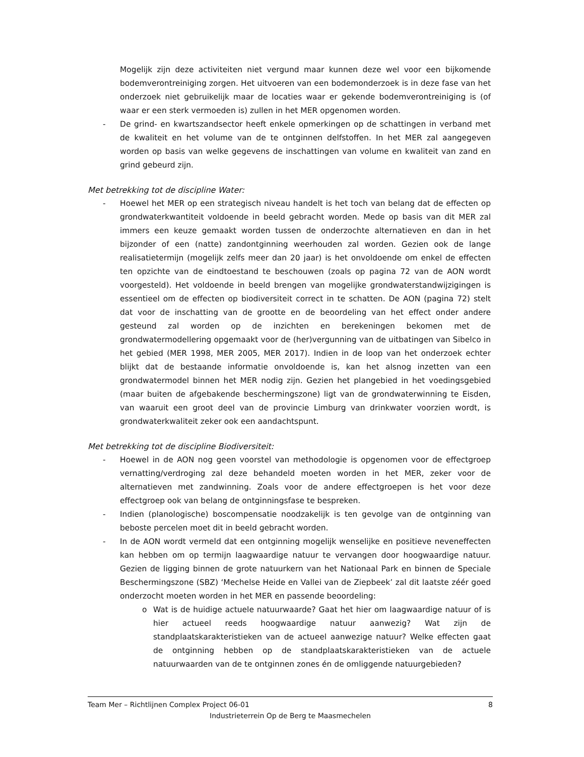Mogelijk zijn deze activiteiten niet vergund maar kunnen deze wel voor een bijkomende bodemverontreiniging zorgen. Het uitvoeren van een bodemonderzoek is in deze fase van het onderzoek niet gebruikelijk maar de locaties waar er gekende bodemverontreiniging is (of waar er een sterk vermoeden is) zullen in het MER opgenomen worden.
- De grind- en kwartszandsector heeft enkele opmerkingen op de schattingen in verband met de kwaliteit en het volume van de te ontginnen delfstoffen. In het MER zal aangegeven worden op basis van welke gegevens de inschattingen van volume en kwaliteit van zand en grind gebeurd zijn.
Met betrekking tot de discipline Water:
- Hoewel het MER op een strategisch niveau handelt is het toch van belang dat de effecten op grondwaterkwantiteit voldoende in beeld gebracht worden. Mede op basis van dit MER zal immers een keuze gemaakt worden tussen de onderzochte alternatieven en dan in het bijzonder of een (natte) zandontginning weerhouden zal worden. Gezien ook de lange realisatietermijn (mogelijk zelfs meer dan 20 jaar) is het onvoldoende om enkel de effecten ten opzichte van de eindtoestand te beschouwen (zoals op pagina 72 van de AON wordt voorgesteld). Het voldoende in beeld brengen van mogelijke grondwaterstandwijzigingen is essentieel om de effecten op biodiversiteit correct in te schatten. De AON (pagina 72) stelt dat voor de inschatting van de grootte en de beoordeling van het effect onder andere gesteund zal worden op de inzichten en berekeningen bekomen met de grondwatermodellering opgemaakt voor de (her)vergunning van de uitbatingen van Sibelco in het gebied (MER 1998, MER 2005, MER 2017). Indien in de loop van het onderzoek echter blijkt dat de bestaande informatie onvoldoende is, kan het alsnog inzetten van een grondwatermodel binnen het MER nodig zijn. Gezien het plangebied in het voedingsgebied (maar buiten de afgebakende beschermingszone) ligt van de grondwaterwinning te Eisden, van waaruit een groot deel van de provincie Limburg van drinkwater voorzien wordt, is grondwaterkwaliteit zeker ook een aandachtspunt.
Met betrekking tot de discipline Biodiversiteit:
- Hoewel in de AON nog geen voorstel van methodologie is opgenomen voor de effectgroep vernatting/verdroging zal deze behandeld moeten worden in het MER, zeker voor de alternatieven met zandwinning. Zoals voor de andere effectgroepen is het voor deze effectgroep ook van belang de ontginningsfase te bespreken.
- Indien (planologische) boscompensatie noodzakelijk is ten gevolge van de ontginning van beboste percelen moet dit in beeld gebracht worden.
- In de AON wordt vermeld dat een ontginning mogelijk wenselijke en positieve neveneffecten kan hebben om op termijn laagwaardige natuur te vervangen door hoogwaardige natuur. Gezien de ligging binnen de grote natuurkern van het Nationaal Park en binnen de Speciale Beschermingszone (SBZ) ‘Mechelse Heide en Vallei van de Ziepbeek’ zal dit laatste zéér goed onderzocht moeten worden in het MER en passende beoordeling:
o Wat is de huidige actuele natuurwaarde? Gaat het hier om laagwaardige natuur of is hier actueel reeds hoogwaardige natuur aanwezig? Wat zijn de standplaatskarakteristieken van de actueel aanwezige natuur? Welke effecten gaat de ontginning hebben op de standplaatskarakteristieken van de actuele natuurwaarden van de te ontginnen zones én de omliggende natuurgebieden?
Team Mer – Richtlijnen Complex Project 06-01 8
Industrieterrein Op de Berg te Maasmechelen